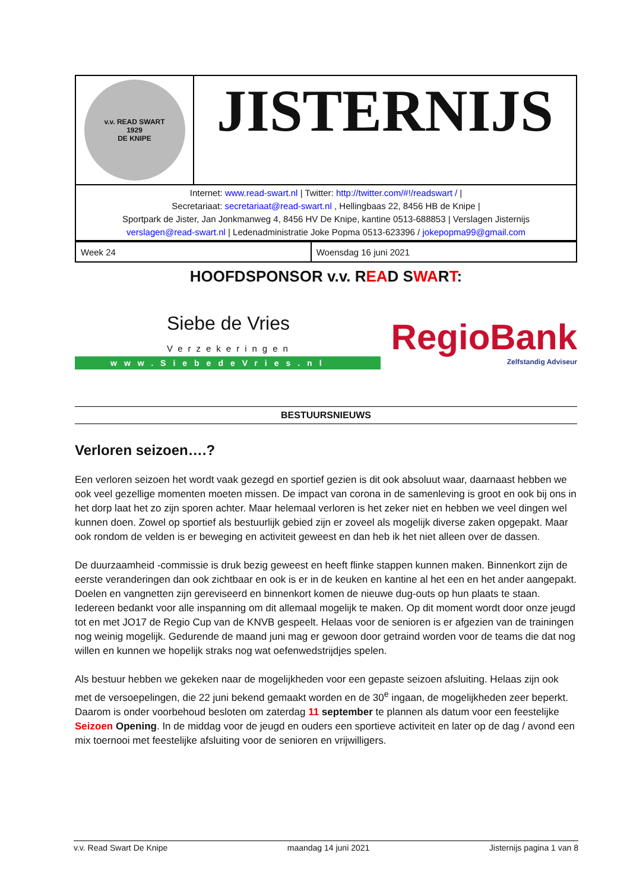| v.v. READ SWART 1929 DE KNIPE | JISTERNIJS |
| Internet: www.read-swart.nl / Twitter: http://twitter.com/#!/readswart / / Secretariaat: secretariaat@read-swart.nl , Hellingbaas 22, 8456 HB de Knipe / Sportpark de Jister, Jan Jonkmanweg 4, 8456 HV De Knipe, kantine 0513-688853 / Verslagen Jisternijs verslagen@read-swart.nl / Ledenadministratie Joke Popma 0513-623396 / jokepopma99@gmail.com | |
| Week 24 | Woensdag 16 juni 2021 |
HOOFDSPONSOR v.v. READ SWART:
Siebe de Vries
Verzekeringen
www.SiebedeVries.nl
RegioBank
Zelfstandig Adviseur
BESTUURSNIEUWS
Verloren seizoen….?
Een verloren seizoen het wordt vaak gezegd en sportief gezien is dit ook absoluut waar, daarnaast hebben we ook veel gezellige momenten moeten missen. De impact van corona in de samenleving is groot en ook bij ons in het dorp laat het zo zijn sporen achter. Maar helemaal verloren is het zeker niet en hebben we veel dingen wel kunnen doen. Zowel op sportief als bestuurlijk gebied zijn er zoveel als mogelijk diverse zaken opgepakt. Maar ook rondom de velden is er beweging en activiteit geweest en dan heb ik het niet alleen over de dassen.
De duurzaamheid -commissie is druk bezig geweest en heeft flinke stappen kunnen maken. Binnenkort zijn de eerste veranderingen dan ook zichtbaar en ook is er in de keuken en kantine al het een en het ander aangepakt. Doelen en vangnetten zijn gereviseerd en binnenkort komen de nieuwe dug-outs op hun plaats te staan. Iedereen bedankt voor alle inspanning om dit allemaal mogelijk te maken. Op dit moment wordt door onze jeugd tot en met JO17 de Regio Cup van de KNVB gespeelt. Helaas voor de senioren is er afgezien van de trainingen nog weinig mogelijk. Gedurende de maand juni mag er gewoon door getraind worden voor de teams die dat nog willen en kunnen we hopelijk straks nog wat oefenwedstrijdjes spelen.
Als bestuur hebben we gekeken naar de mogelijkheden voor een gepaste seizoen afsluiting. Helaas zijn ook met de versoepelingen, die 22 juni bekend gemaakt worden en de 30<sup>e</sup> ingaan, de mogelijkheden zeer beperkt. Daarom is onder voorbehoud besloten om zaterdag 11 september te plannen als datum voor een feestelijke Seizoen Opening. In de middag voor de jeugd en ouders een sportieve activiteit en later op de dag / avond een mix toernooi met feestelijke afsluiting voor de senioren en vrijwilligers.
v.v. Read Swart De Knipe maandag 14 juni 2021 Jisternijs pagina 1 van 8